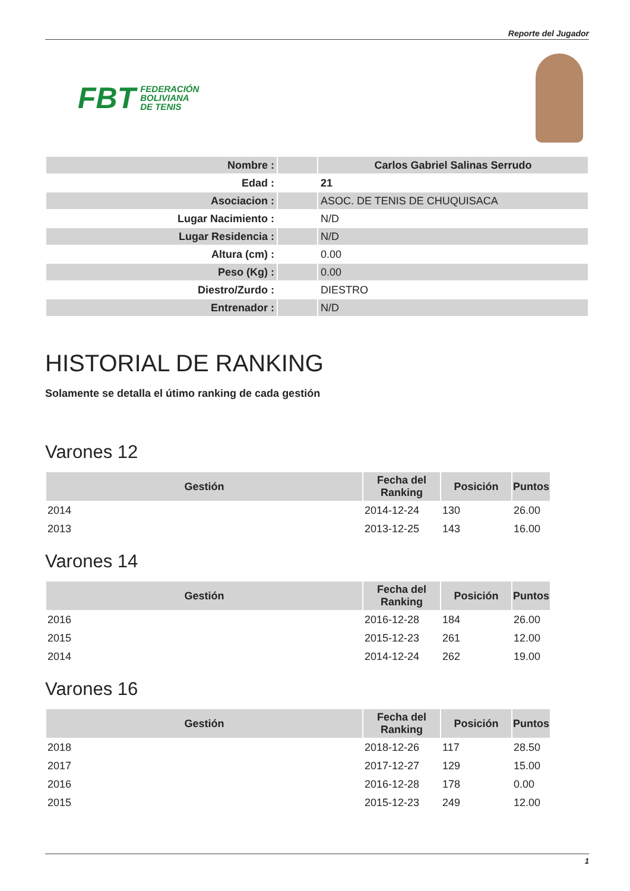Reporte del Jugador
FBT FEDERACIÓN
BOLIVIANA
DE TENIS
| Nombre : | | Carlos Gabriel Salinas Serrudo |
| Edad : | | 21 |
| Asociacion : | | ASOC. DE TENIS DE CHUQUISACA |
| Lugar Nacimiento : | | N/D |
| Lugar Residencia : | | N/D |
| Altura (cm) : | | 0.00 |
| Peso (Kg) : | | 0.00 |
| Diestro/Zurdo : | | DIESTRO |
| Entrenador : | | N/D |
HISTORIAL DE RANKING
Solamente se detalla el útimo ranking de cada gestión
Varones 12
| Gestión | Fecha del Ranking | Posición | Puntos |
| --- | --- | --- | --- |
| 2014 | 2014-12-24 | 130 | 26.00 |
| 2013 | 2013-12-25 | 143 | 16.00 |
Varones 14
| Gestión | Fecha del Ranking | Posición | Puntos |
| --- | --- | --- | --- |
| 2016 | 2016-12-28 | 184 | 26.00 |
| 2015 | 2015-12-23 | 261 | 12.00 |
| 2014 | 2014-12-24 | 262 | 19.00 |
Varones 16
| Gestión | Fecha del Ranking | Posición | Puntos |
| --- | --- | --- | --- |
| 2018 | 2018-12-26 | 117 | 28.50 |
| 2017 | 2017-12-27 | 129 | 15.00 |
| 2016 | 2016-12-28 | 178 | 0.00 |
| 2015 | 2015-12-23 | 249 | 12.00 |
1